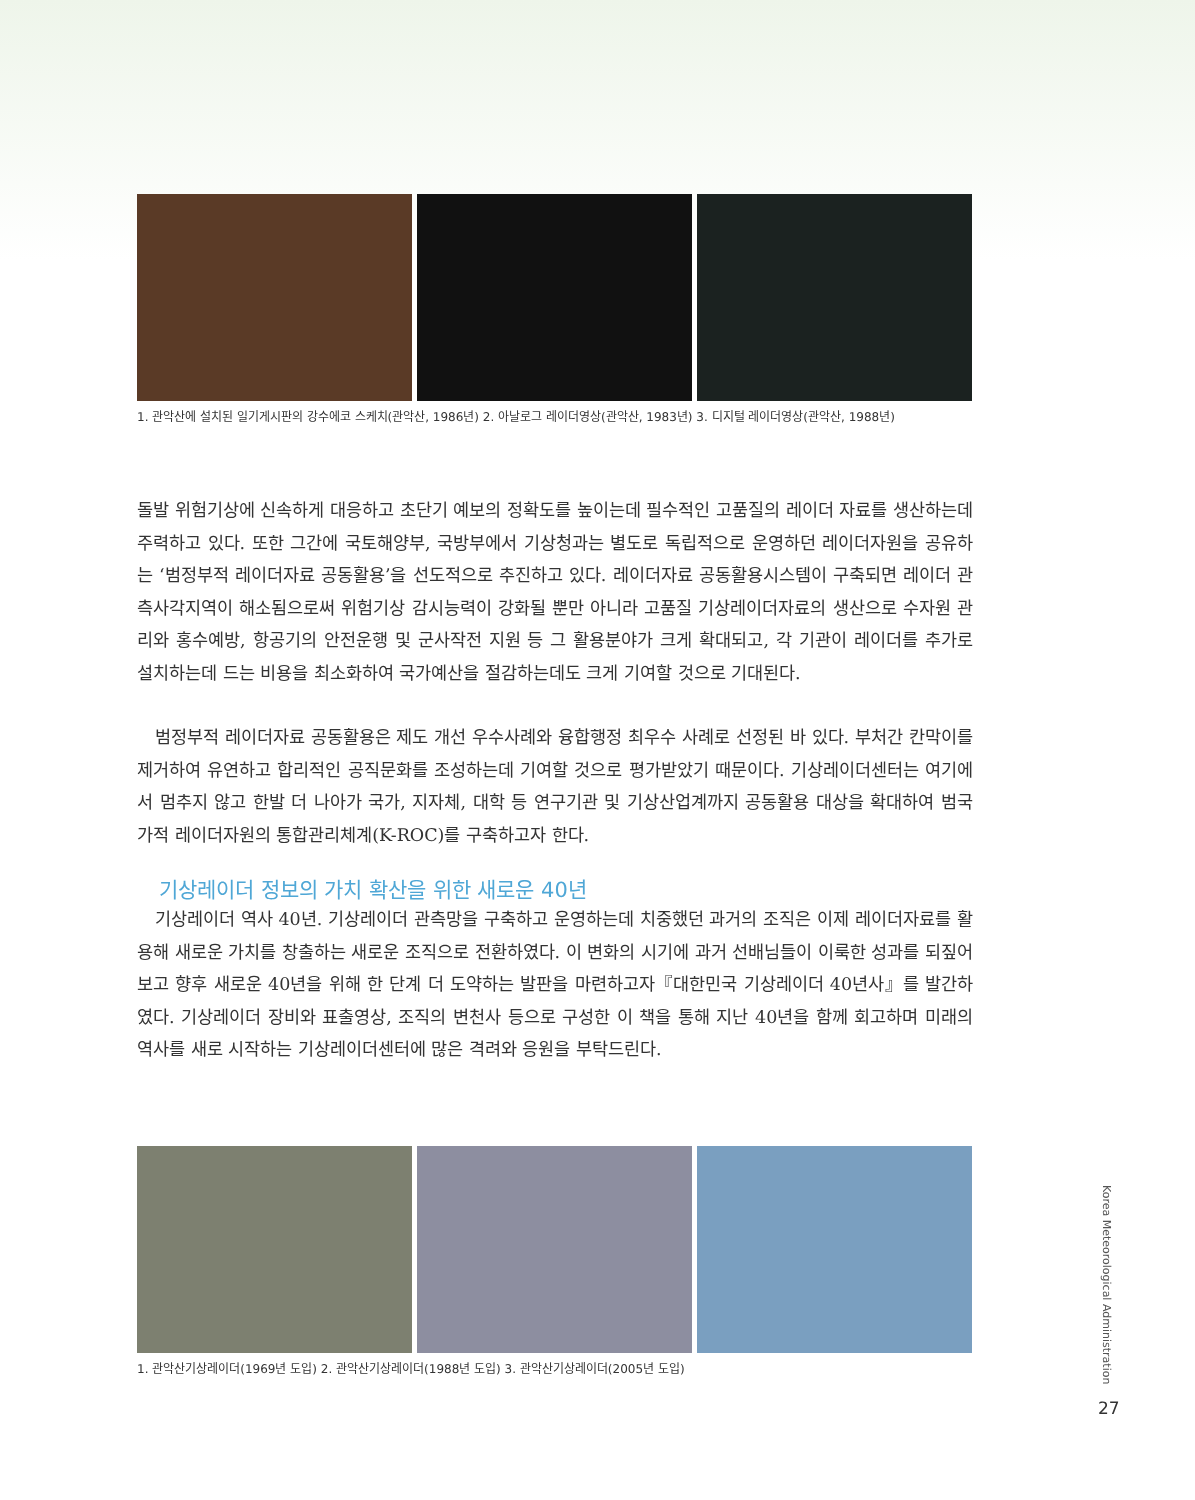1. 관악산에 설치된 일기게시판의 강수에코 스케치(관악산, 1986년) 2. 아날로그 레이더영상(관악산, 1983년) 3. 디지털 레이더영상(관악산, 1988년)
돌발 위험기상에 신속하게 대응하고 초단기 예보의 정확도를 높이는데 필수적인 고품질의 레이더 자료를 생산하는데 주력하고 있다. 또한 그간에 국토해양부, 국방부에서 기상청과는 별도로 독립적으로 운영하던 레이더자원을 공유하는 ‘범정부적 레이더자료 공동활용’을 선도적으로 추진하고 있다. 레이더자료 공동활용시스템이 구축되면 레이더 관측사각지역이 해소됨으로써 위험기상 감시능력이 강화될 뿐만 아니라 고품질 기상레이더자료의 생산으로 수자원 관리와 홍수예방, 항공기의 안전운행 및 군사작전 지원 등 그 활용분야가 크게 확대되고, 각 기관이 레이더를 추가로 설치하는데 드는 비용을 최소화하여 국가예산을 절감하는데도 크게 기여할 것으로 기대된다.
범정부적 레이더자료 공동활용은 제도 개선 우수사례와 융합행정 최우수 사례로 선정된 바 있다. 부처간 칸막이를 제거하여 유연하고 합리적인 공직문화를 조성하는데 기여할 것으로 평가받았기 때문이다. 기상레이더센터는 여기에서 멈추지 않고 한발 더 나아가 국가, 지자체, 대학 등 연구기관 및 기상산업계까지 공동활용 대상을 확대하여 범국가적 레이더자원의 통합관리체계(K-ROC)를 구축하고자 한다.
기상레이더 정보의 가치 확산을 위한 새로운 40년
기상레이더 역사 40년. 기상레이더 관측망을 구축하고 운영하는데 치중했던 과거의 조직은 이제 레이더자료를 활용해 새로운 가치를 창출하는 새로운 조직으로 전환하였다. 이 변화의 시기에 과거 선배님들이 이룩한 성과를 되짚어보고 향후 새로운 40년을 위해 한 단계 더 도약하는 발판을 마련하고자『대한민국 기상레이더 40년사』를 발간하였다. 기상레이더 장비와 표출영상, 조직의 변천사 등으로 구성한 이 책을 통해 지난 40년을 함께 회고하며 미래의 역사를 새로 시작하는 기상레이더센터에 많은 격려와 응원을 부탁드린다.
1. 관악산기상레이더(1969년 도입) 2. 관악산기상레이더(1988년 도입) 3. 관악산기상레이더(2005년 도입)
Korea Meteorological Administration
27